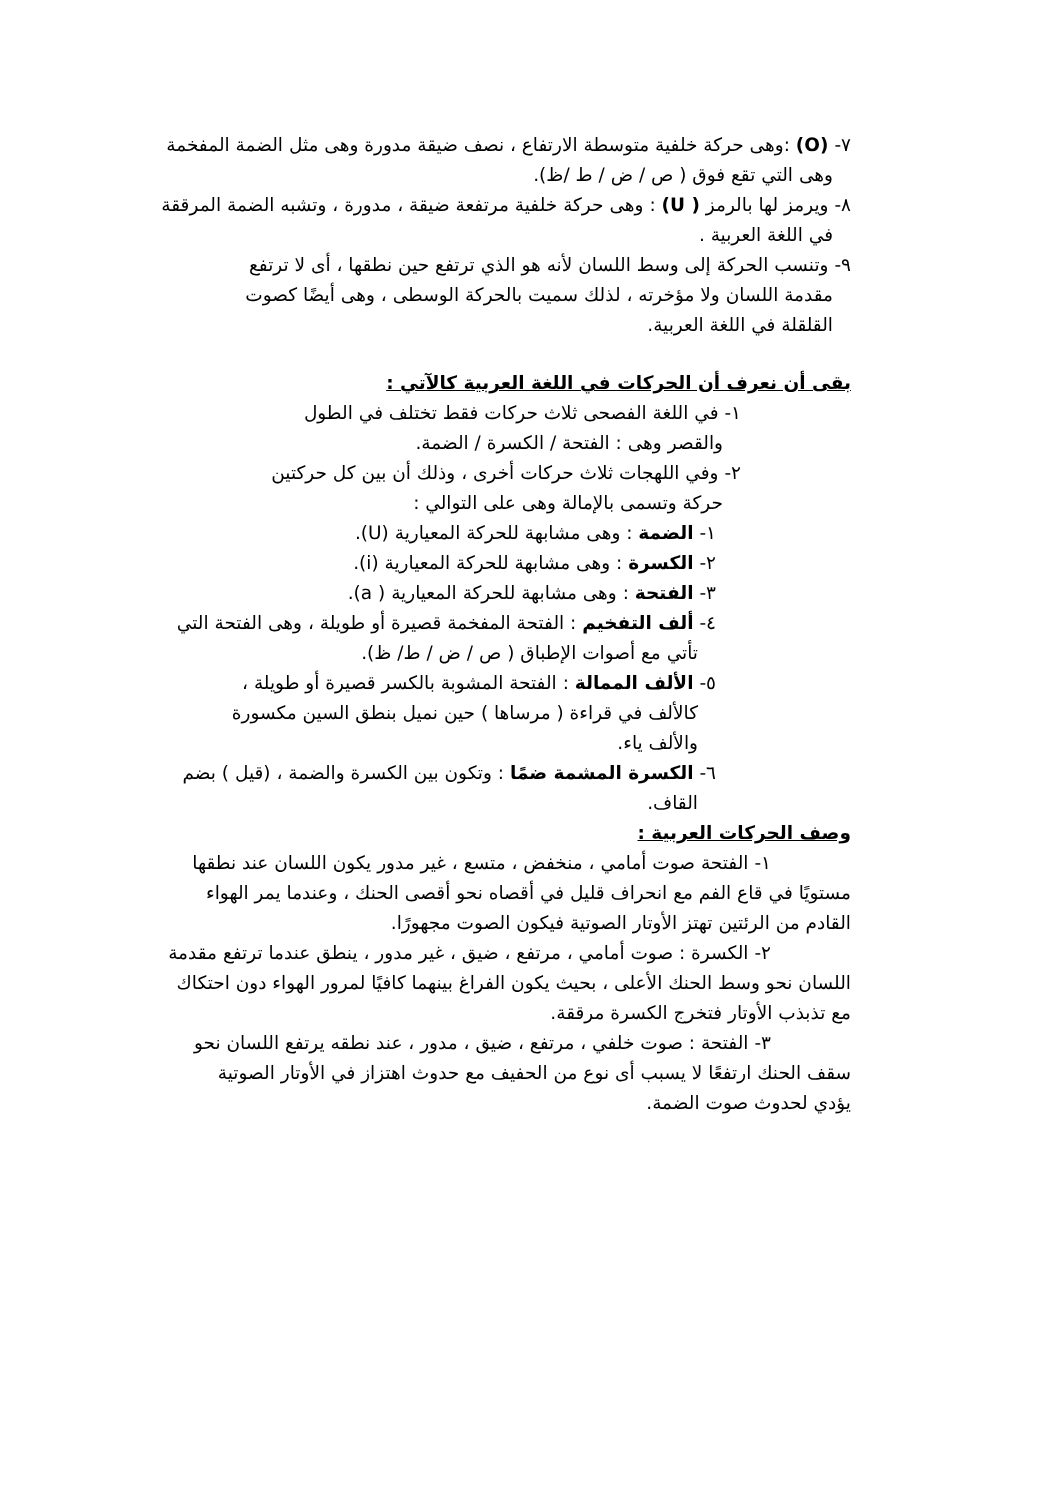٧- (O) :وهى حركة خلفية متوسطة الارتفاع ، نصف ضيقة مدورة وهى مثل الضمة المفخمة وهى التي تقع فوق ( ص / ض / ط /ظ).
٨- ويرمز لها بالرمز ( U) : وهى حركة خلفية مرتفعة ضيقة ، مدورة ، وتشبه الضمة المرققة في اللغة العربية .
٩- وتنسب الحركة إلى وسط اللسان لأنه هو الذي ترتفع حين نطقها ، أى لا ترتفع مقدمة اللسان ولا مؤخرته ، لذلك سميت بالحركة الوسطى ، وهى أيضًا كصوت القلقلة في اللغة العربية.
بقى أن نعرف أن الحركات في اللغة العربية كالآتي :
١- في اللغة الفصحى ثلاث حركات فقط تختلف في الطول والقصر وهى : الفتحة / الكسرة / الضمة.
٢- وفي اللهجات ثلاث حركات أخرى ، وذلك أن بين كل حركتين حركة وتسمى بالإمالة وهى على التوالي :
١- الضمة : وهى مشابهة للحركة المعيارية (U).
٢- الكسرة : وهى مشابهة للحركة المعيارية (i).
٣- الفتحة : وهى مشابهة للحركة المعيارية ( a).
٤- ألف التفخيم : الفتحة المفخمة قصيرة أو طويلة ، وهى الفتحة التي تأتي مع أصوات الإطباق ( ص / ض / ط/ ظ).
٥- الألف الممالة : الفتحة المشوبة بالكسر قصيرة أو طويلة ، كالألف في قراءة ( مرساها ) حين نميل بنطق السين مكسورة والألف ياء.
٦- الكسرة المشمة ضمًا : وتكون بين الكسرة والضمة ، (قيل ) بضم القاف.
وصف الحركات العربية :
١- الفتحة صوت أمامي ، منخفض ، متسع ، غير مدور يكون اللسان عند نطقها مستويًا في قاع الفم مع انحراف قليل في أقصاه نحو أقصى الحنك ، وعندما يمر الهواء القادم من الرئتين تهتز الأوتار الصوتية فيكون الصوت مجهورًا.
٢- الكسرة : صوت أمامي ، مرتفع ، ضيق ، غير مدور ، ينطق عندما ترتفع مقدمة اللسان نحو وسط الحنك الأعلى ، بحيث يكون الفراغ بينهما كافيًا لمرور الهواء دون احتكاك مع تذبذب الأوتار فتخرج الكسرة مرققة.
٣- الفتحة : صوت خلفي ، مرتفع ، ضيق ، مدور ، عند نطقه يرتفع اللسان نحو سقف الحنك ارتفعًا لا يسبب أى نوع من الحفيف مع حدوث اهتزاز في الأوتار الصوتية يؤدي لحدوث صوت الضمة.